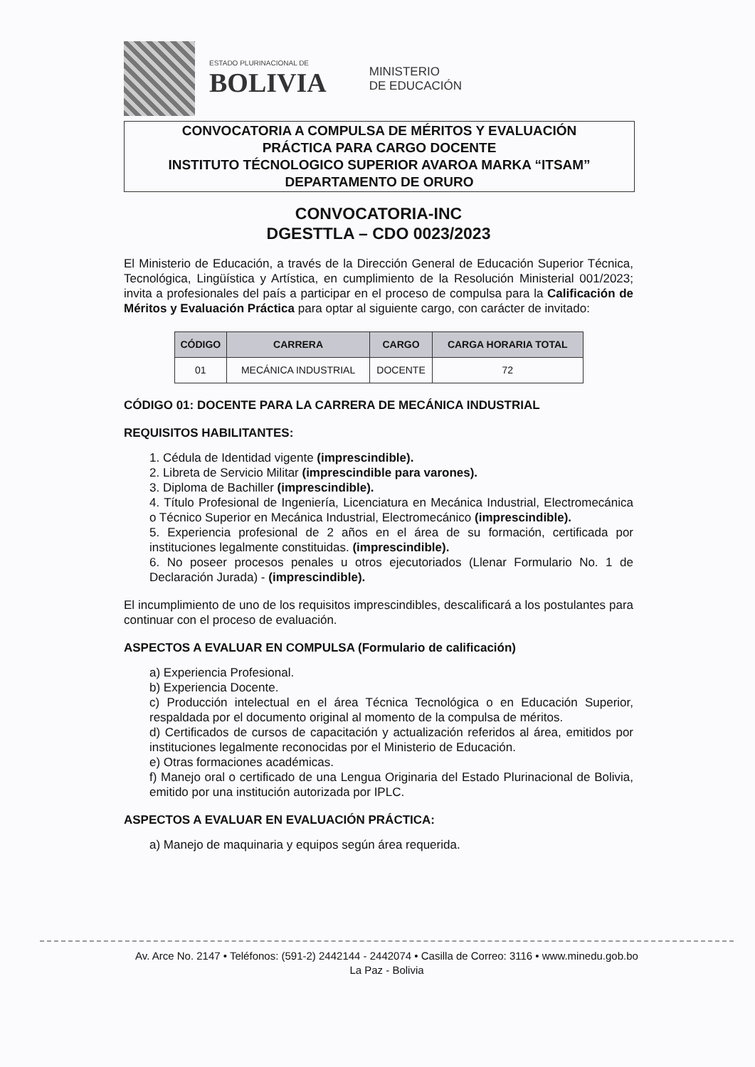ESTADO PLURINACIONAL DE
BOLIVIA
MINISTERIO
DE EDUCACIÓN
CONVOCATORIA A COMPULSA DE MÉRITOS Y EVALUACIÓN
PRÁCTICA PARA CARGO DOCENTE
INSTITUTO TÉCNOLOGICO SUPERIOR AVAROA MARKA “ITSAM”
DEPARTAMENTO DE ORURO
CONVOCATORIA-INC
DGESTTLA – CDO 0023/2023
El Ministerio de Educación, a través de la Dirección General de Educación Superior Técnica, Tecnológica, Lingüística y Artística, en cumplimiento de la Resolución Ministerial 001/2023; invita a profesionales del país a participar en el proceso de compulsa para la Calificación de Méritos y Evaluación Práctica para optar al siguiente cargo, con carácter de invitado:
| CÓDIGO | CARRERA | CARGO | CARGA HORARIA TOTAL |
| --- | --- | --- | --- |
| 01 | MECÁNICA INDUSTRIAL | DOCENTE | 72 |
CÓDIGO 01: DOCENTE PARA LA CARRERA DE MECÁNICA INDUSTRIAL
REQUISITOS HABILITANTES:
1. Cédula de Identidad vigente (imprescindible).
2. Libreta de Servicio Militar (imprescindible para varones).
3. Diploma de Bachiller (imprescindible).
4. Título Profesional de Ingeniería, Licenciatura en Mecánica Industrial, Electromecánica o Técnico Superior en Mecánica Industrial, Electromecánico (imprescindible).
5. Experiencia profesional de 2 años en el área de su formación, certificada por instituciones legalmente constituidas. (imprescindible).
6. No poseer procesos penales u otros ejecutoriados (Llenar Formulario No. 1 de Declaración Jurada) - (imprescindible).
El incumplimiento de uno de los requisitos imprescindibles, descalificará a los postulantes para continuar con el proceso de evaluación.
ASPECTOS A EVALUAR EN COMPULSA (Formulario de calificación)
a) Experiencia Profesional.
b) Experiencia Docente.
c) Producción intelectual en el área Técnica Tecnológica o en Educación Superior, respaldada por el documento original al momento de la compulsa de méritos.
d) Certificados de cursos de capacitación y actualización referidos al área, emitidos por instituciones legalmente reconocidas por el Ministerio de Educación.
e) Otras formaciones académicas.
f) Manejo oral o certificado de una Lengua Originaria del Estado Plurinacional de Bolivia, emitido por una institución autorizada por IPLC.
ASPECTOS A EVALUAR EN EVALUACIÓN PRÁCTICA:
a) Manejo de maquinaria y equipos según área requerida.
Av. Arce No. 2147 • Teléfonos: (591-2) 2442144 - 2442074 • Casilla de Correo: 3116 • www.minedu.gob.bo
La Paz - Bolivia